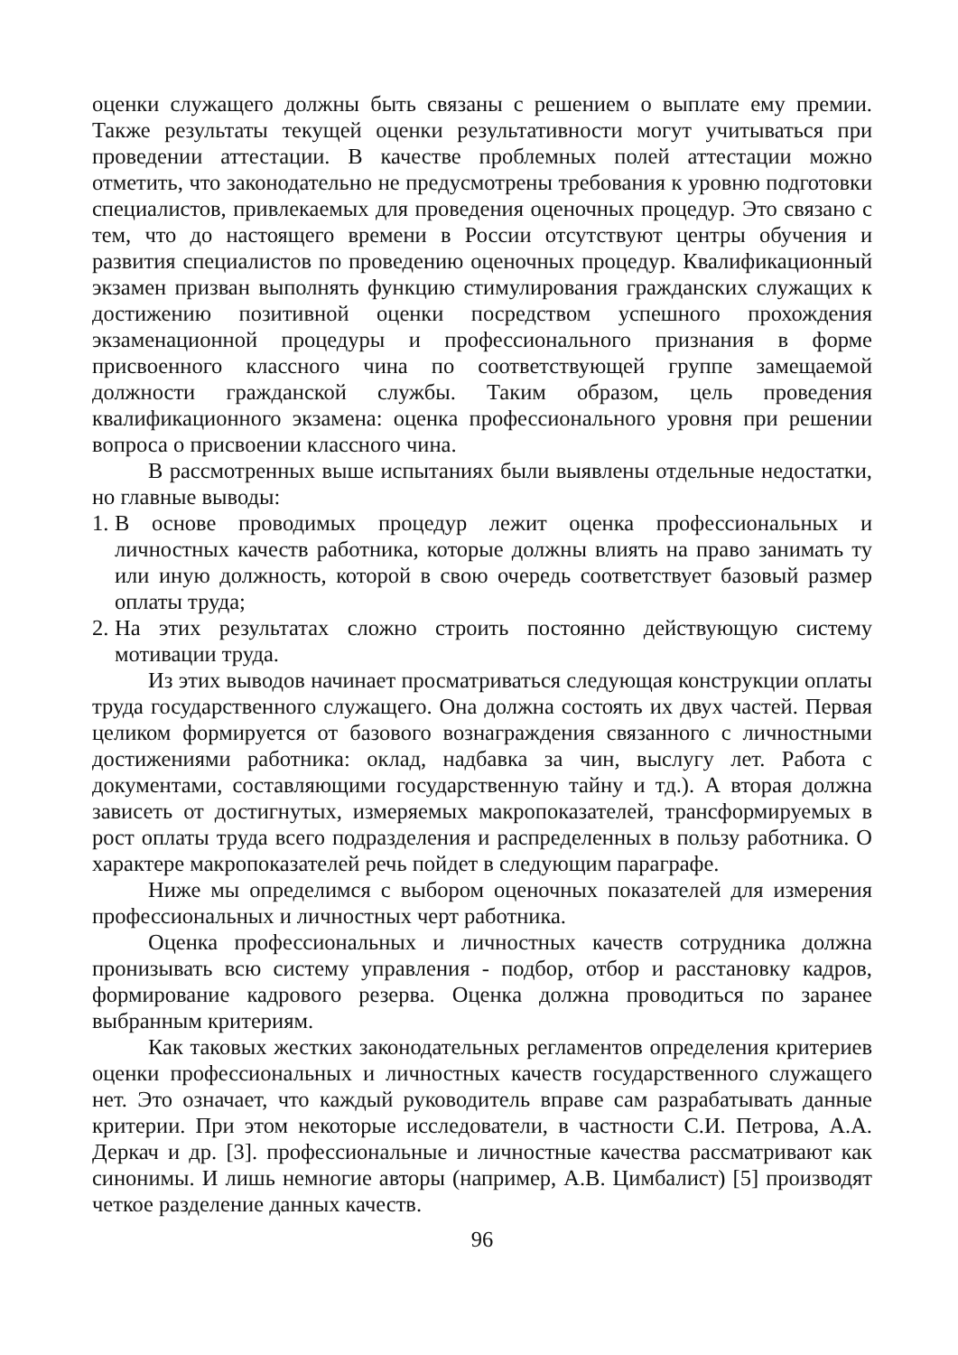оценки служащего должны быть связаны с решением о выплате ему премии. Также результаты текущей оценки результативности могут учитываться при проведении аттестации. В качестве проблемных полей аттестации можно отметить, что законодательно не предусмотрены требования к уровню подготовки специалистов, привлекаемых для проведения оценочных процедур. Это связано с тем, что до настоящего времени в России отсутствуют центры обучения и развития специалистов по проведению оценочных процедур. Квалификационный экзамен призван выполнять функцию стимулирования гражданских служащих к достижению позитивной оценки посредством успешного прохождения экзаменационной процедуры и профессионального признания в форме присвоенного классного чина по соответствующей группе замещаемой должности гражданской службы. Таким образом, цель проведения квалификационного экзамена: оценка профессионального уровня при решении вопроса о присвоении классного чина.
В рассмотренных выше испытаниях были выявлены отдельные недостатки, но главные выводы:
1.
В основе проводимых процедур лежит оценка профессиональных и личностных качеств работника, которые должны влиять на право занимать ту или иную должность, которой в свою очередь соответствует базовый размер оплаты труда;
2.
На этих результатах сложно строить постоянно действующую систему мотивации труда.
Из этих выводов начинает просматриваться следующая конструкции оплаты труда государственного служащего. Она должна состоять их двух частей. Первая целиком формируется от базового вознаграждения связанного с личностными достижениями работника: оклад, надбавка за чин, выслугу лет. Работа с документами, составляющими государственную тайну и тд.). А вторая должна зависеть от достигнутых, измеряемых макропоказателей, трансформируемых в рост оплаты труда всего подразделения и распределенных в пользу работника. О характере макропоказателей речь пойдет в следующим параграфе.
Ниже мы определимся с выбором оценочных показателей для измерения профессиональных и личностных черт работника.
Оценка профессиональных и личностных качеств сотрудника должна пронизывать всю систему управления - подбор, отбор и расстановку кадров, формирование кадрового резерва. Оценка должна проводиться по заранее выбранным критериям.
Как таковых жестких законодательных регламентов определения критериев оценки профессиональных и личностных качеств государственного служащего нет. Это означает, что каждый руководитель вправе сам разрабатывать данные критерии. При этом некоторые исследователи, в частности С.И. Петрова, А.А. Деркач и др. [3]. профессиональные и личностные качества рассматривают как синонимы. И лишь немногие авторы (например, А.В. Цимбалист) [5] производят четкое разделение данных качеств.
96